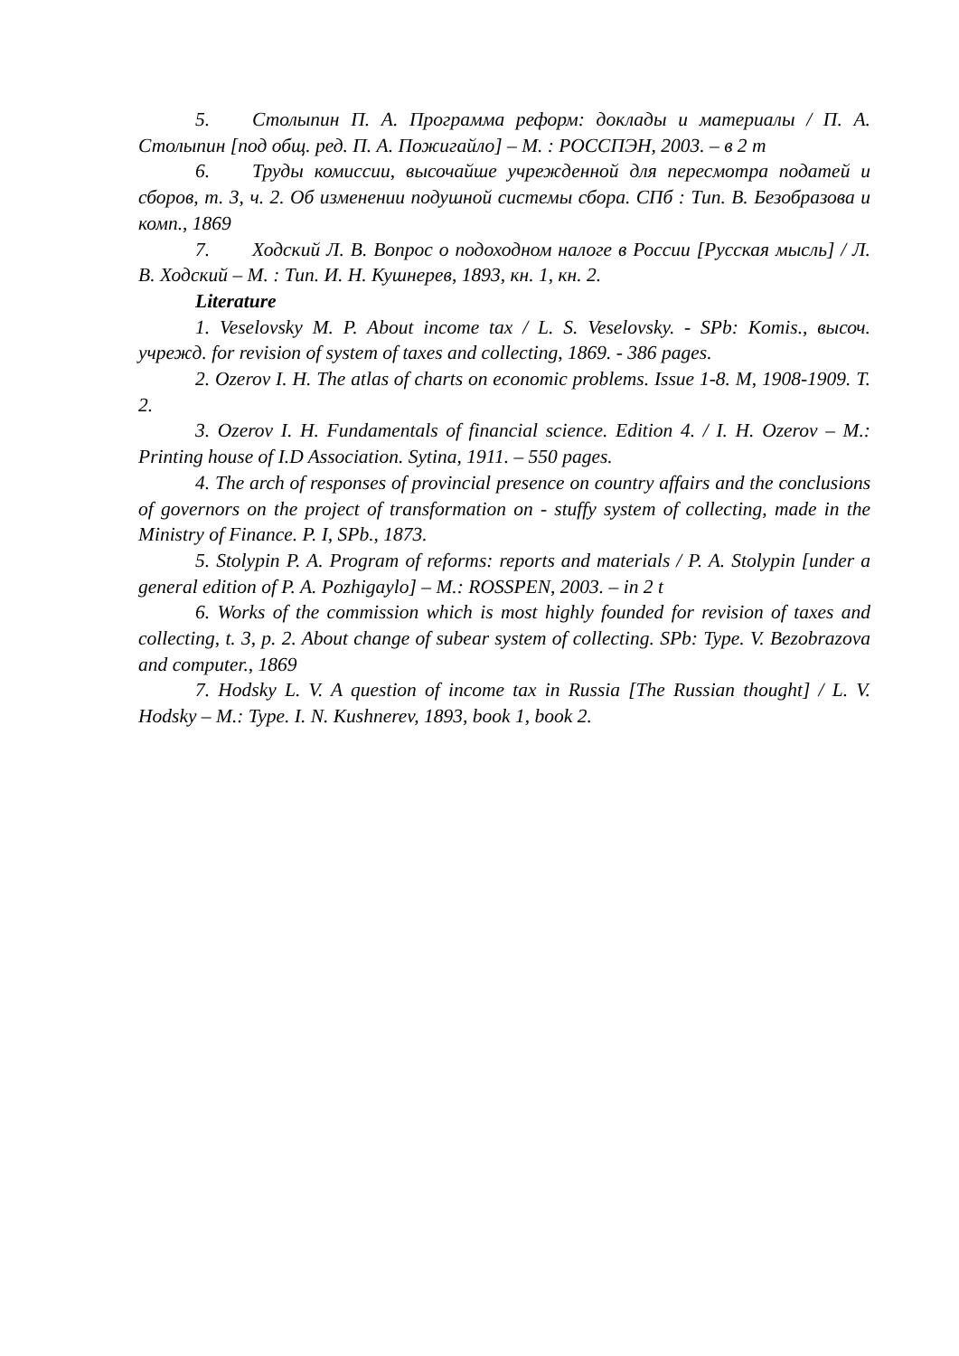5. Столыпин П. А. Программа реформ: доклады и материалы / П. А. Столыпин [под общ. ред. П. А. Пожигайло] – М. : РОССПЭН, 2003. – в 2 т
6. Труды комиссии, высочайше учрежденной для пересмотра податей и сборов, т. 3, ч. 2. Об изменении подушной системы сбора. СПб : Тип. В. Безобразова и комп., 1869
7. Ходский Л. В. Вопрос о подоходном налоге в России [Русская мысль] / Л. В. Ходский – М. : Тип. И. Н. Кушнерев, 1893, кн. 1, кн. 2.
Literature
1. Veselovsky M. P. About income tax / L. S. Veselovsky. - SPb: Komis., высоч. учрежд. for revision of system of taxes and collecting, 1869. - 386 pages.
2. Ozerov I. H. The atlas of charts on economic problems. Issue 1-8. M, 1908-1909. T. 2.
3. Ozerov I. H. Fundamentals of financial science. Edition 4. / I. H. Ozerov – M.: Printing house of I.D Association. Sytina, 1911. – 550 pages.
4. The arch of responses of provincial presence on country affairs and the conclusions of governors on the project of transformation on - stuffy system of collecting, made in the Ministry of Finance. P. I, SPb., 1873.
5. Stolypin P. A. Program of reforms: reports and materials / P. A. Stolypin [under a general edition of P. A. Pozhigaylo] – M.: ROSSPEN, 2003. – in 2 t
6. Works of the commission which is most highly founded for revision of taxes and collecting, t. 3, p. 2. About change of subear system of collecting. SPb: Type. V. Bezobrazova and computer., 1869
7. Hodsky L. V. A question of income tax in Russia [The Russian thought] / L. V. Hodsky – M.: Type. I. N. Kushnerev, 1893, book 1, book 2.